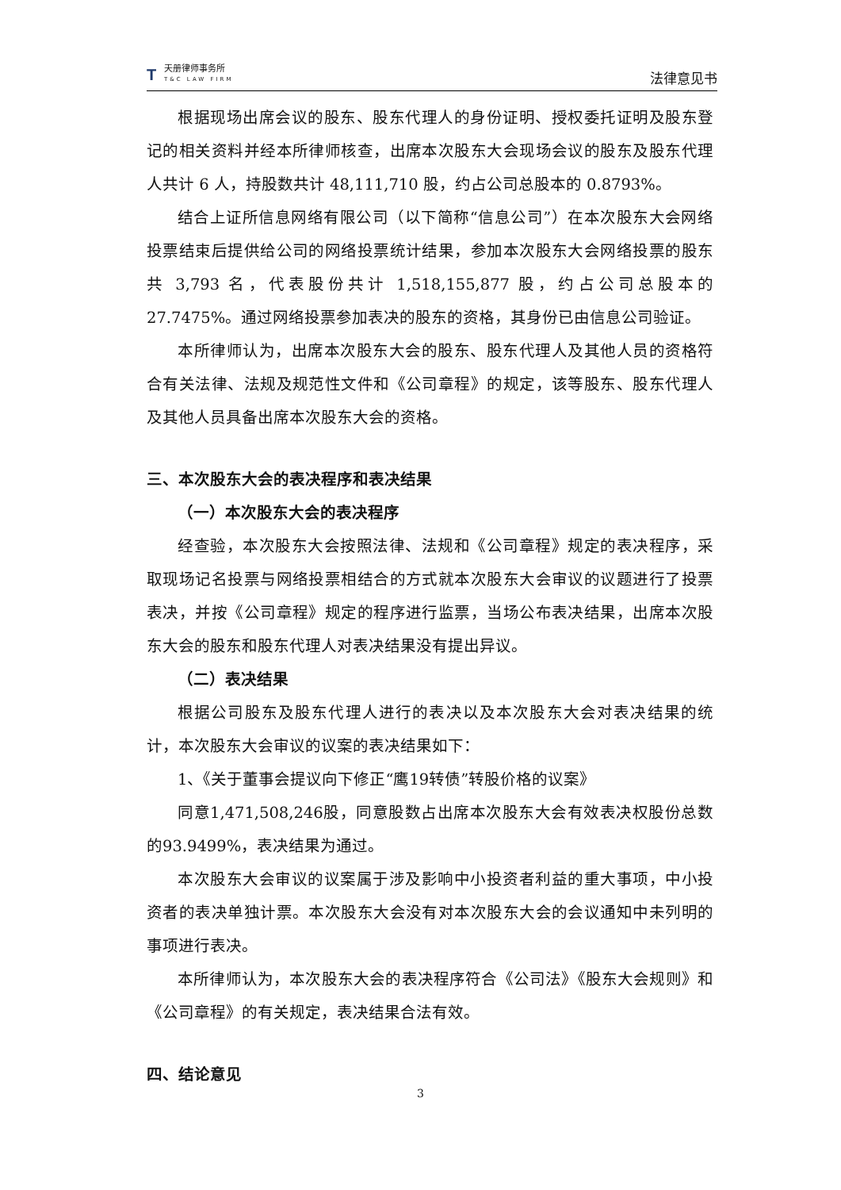T
天册律师事务所
T&C LAW FIRM
法律意见书
根据现场出席会议的股东、股东代理人的身份证明、授权委托证明及股东登记的相关资料并经本所律师核查，出席本次股东大会现场会议的股东及股东代理人共计 6 人，持股数共计 48,111,710 股，约占公司总股本的 0.8793%。
结合上证所信息网络有限公司（以下简称“信息公司”）在本次股东大会网络投票结束后提供给公司的网络投票统计结果，参加本次股东大会网络投票的股东共 3,793 名，代表股份共计 1,518,155,877 股，约占公司总股本的 27.7475%。通过网络投票参加表决的股东的资格，其身份已由信息公司验证。
本所律师认为，出席本次股东大会的股东、股东代理人及其他人员的资格符合有关法律、法规及规范性文件和《公司章程》的规定，该等股东、股东代理人及其他人员具备出席本次股东大会的资格。
三、本次股东大会的表决程序和表决结果
（一）本次股东大会的表决程序
经查验，本次股东大会按照法律、法规和《公司章程》规定的表决程序，采取现场记名投票与网络投票相结合的方式就本次股东大会审议的议题进行了投票表决，并按《公司章程》规定的程序进行监票，当场公布表决结果，出席本次股东大会的股东和股东代理人对表决结果没有提出异议。
（二）表决结果
根据公司股东及股东代理人进行的表决以及本次股东大会对表决结果的统计，本次股东大会审议的议案的表决结果如下：
1、《关于董事会提议向下修正“鹰19转债”转股价格的议案》
同意1,471,508,246股，同意股数占出席本次股东大会有效表决权股份总数的93.9499%，表决结果为通过。
本次股东大会审议的议案属于涉及影响中小投资者利益的重大事项，中小投资者的表决单独计票。本次股东大会没有对本次股东大会的会议通知中未列明的事项进行表决。
本所律师认为，本次股东大会的表决程序符合《公司法》《股东大会规则》和《公司章程》的有关规定，表决结果合法有效。
四、结论意见
3